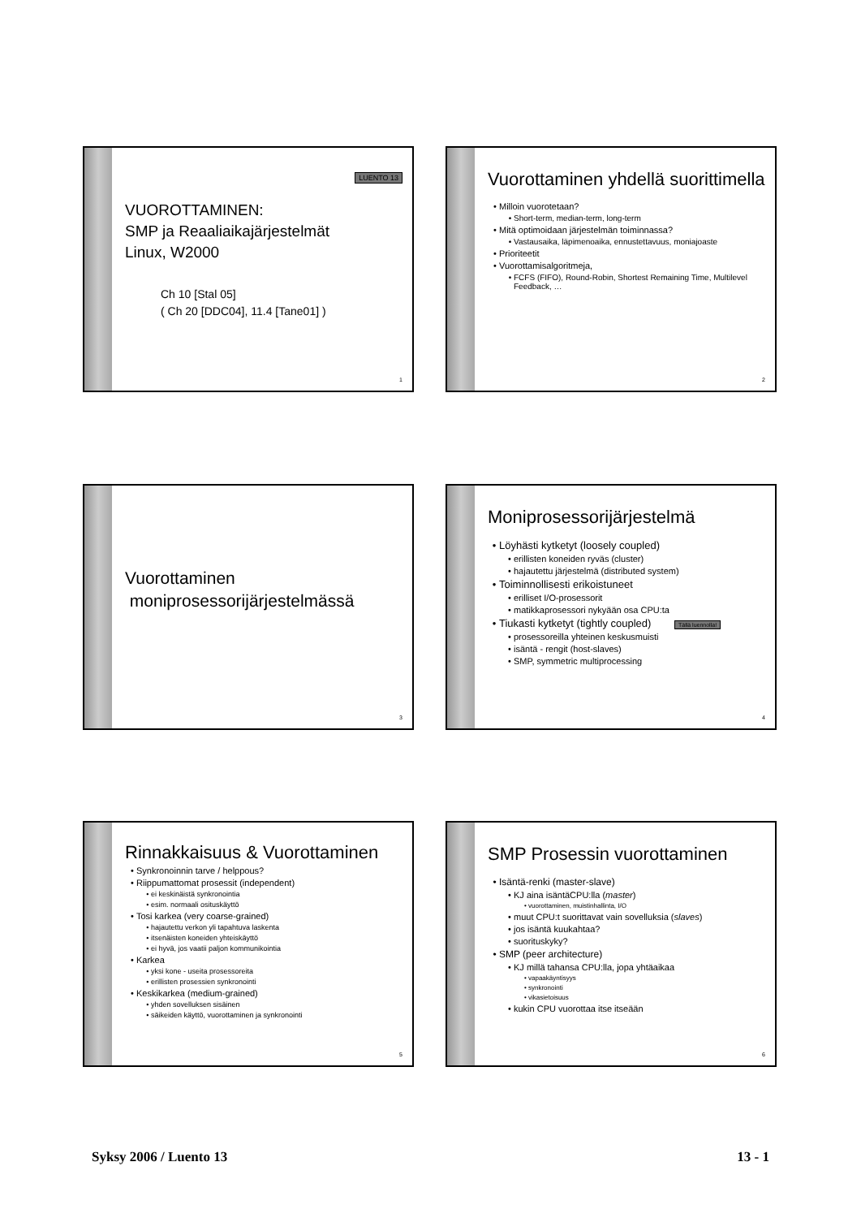LUENTO 13
VUOROTTAMINEN:
SMP ja Reaaliaikajärjestelmät
Linux, W2000
Ch 10 [Stal 05]
( Ch 20 [DDC04], 11.4 [Tane01] )
1
Vuorottaminen yhdellä suorittimella
Milloin vuorotetaan?
Short-term, median-term, long-term
Mitä optimoidaan järjestelmän toiminnassa?
Vastausaika, läpimenoaika, ennustettavuus, moniajoaste
Prioriteetit
Vuorottamisalgoritmeja,
FCFS (FIFO), Round-Robin, Shortest Remaining Time, Multilevel Feedback, …
2
Vuorottaminen
moniprosessorijärjestelmässä
3
Moniprosessorijärjestelmä
Löyhästi kytketyt (loosely coupled)
erillisten koneiden ryväs (cluster)
hajautettu järjestelmä (distributed system)
Toiminnollisesti erikoistuneet
erilliset I/O-prosessorit
matikkaprosessori nykyään osa CPU:ta
Tiukasti kytketyt (tightly coupled) Tällä luennolla!
prosessoreilla yhteinen keskusmuisti
isäntä - rengit (host-slaves)
SMP, symmetric multiprocessing
4
Rinnakkaisuus & Vuorottaminen
Synkronoinnin tarve / helppous?
Riippumattomat prosessit (independent)
ei keskinäistä synkronointia
esim. normaali osituskäyttö
Tosi karkea (very coarse-grained)
hajautettu verkon yli tapahtuva laskenta
itsenäisten koneiden yhteiskäyttö
ei hyvä, jos vaatii paljon kommunikointia
Karkea
yksi kone - useita prosessoreita
erillisten prosessien synkronointi
Keskikarkea (medium-grained)
yhden sovelluksen sisäinen
säikeiden käyttö, vuorottaminen ja synkronointi
5
SMP Prosessin vuorottaminen
Isäntä-renki (master-slave)
KJ aina isäntäCPU:lla (master)
vuorottaminen, muistinhallinta, I/O
muut CPU:t suorittavat vain sovelluksia (slaves)
jos isäntä kuukahtaa?
suorituskyky?
SMP (peer architecture)
KJ millä tahansa CPU:lla, jopa yhtäaikaa
vapaakäyntisyys
synkronointi
vikasietoisuus
kukin CPU vuorottaa itse itseään
6
Syksy 2006 / Luento 13 13 - 1